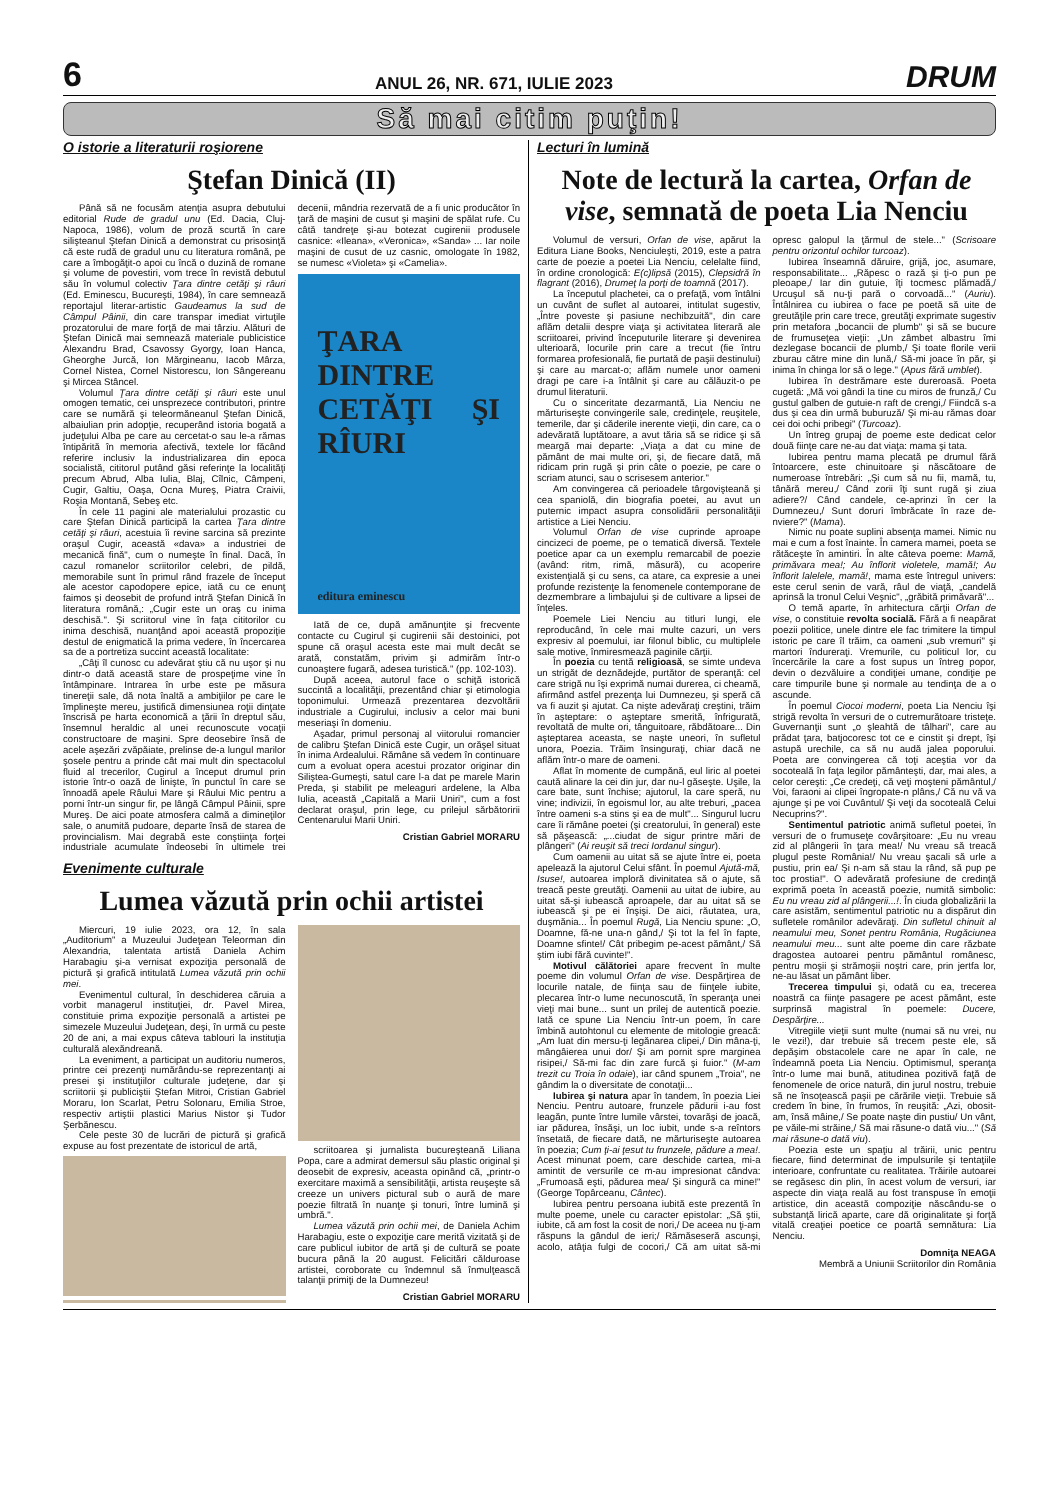6 ANUL 26, NR. 671, IULIE 2023 DRUM
Să mai citim puţin!
O istorie a literaturii roşiorene
Ştefan Dinică (II)
Până să ne focusăm atenţia asupra debutului editorial Rude de gradul unu (Ed. Dacia, Cluj-Napoca, 1986), volum de proză scurtă în care silişteanul Ştefan Dinică a demonstrat cu prisosinţă că este rudă de gradul unu cu literatura română, pe care a îmbogăţit-o apoi cu încă o duzină de romane şi volume de povestiri, vom trece în revistă debutul său în volumul colectiv Ţara dintre cetăţi şi râuri (Ed. Eminescu, Bucureşti, 1984), în care semnează reportajul literar-artistic Gaudeamus la sud de Câmpul Pâinii, din care transpar imediat virtuţile prozatorului de mare forţă de mai târziu. Alături de Ştefan Dinică mai semnează materiale publicistice Alexandru Brad, Csavossy Gyorgy, Ioan Hanca, Gheorghe Jurcă, Ion Mărgineanu, Iacob Mârza, Cornel Nistea, Cornel Nistorescu, Ion Sângereanu şi Mircea Stâncel.
Volumul Ţara dintre cetăţi şi râuri este unul omogen tematic, cei unsprezece contributori, printre care se numără şi teleormăneanul Ştefan Dinică, albaiulian prin adopţie, recuperând istoria bogată a judeţului Alba pe care au cercetat-o sau le-a rămas întipărită în memoria afectivă, textele lor făcând referire inclusiv la industrializarea din epoca socialistă, cititorul putând găsi referinţe la localităţi precum Abrud, Alba Iulia, Blaj, Cîlnic, Câmpeni, Cugir, Galtiu, Oaşa, Ocna Mureş, Piatra Craivii, Roşia Montană, Sebeş etc.
În cele 11 pagini ale materialului prozastic cu care Ştefan Dinică participă la cartea Ţara dintre cetăţi şi râuri, acestuia îi revine sarcina să prezinte oraşul Cugir, această «dava» a industriei de mecanică fină", cum o numeşte în final. Dacă, în cazul romanelor scriitorilor celebri, de pildă, memorabile sunt în primul rând frazele de început ale acestor capodopere epice, iată cu ce enunţ faimos şi deosebit de profund intră Ştefan Dinică în literatura română,: „Cugir este un oraş cu inima deschisă.". Şi scriitorul vine în faţa cititorilor cu inima deschisă, nuanţând apoi această propoziţie destul de enigmatică la prima vedere, în încercarea sa de a portretiza succint această localitate:
„Câţi îl cunosc cu adevărat ştiu că nu uşor şi nu dintr-o dată această stare de prospeţime vine în întâmpinare. Intrarea în urbe este pe măsura tinereţii sale, dă nota înaltă a ambiţiilor pe care le împlineşte mereu, justifică dimensiunea roţii dinţate înscrisă pe harta economică a ţării în dreptul său, însemnul heraldic al unei recunoscute vocaţii constructoare de maşini. Spre deosebire însă de acele aşezări zvăpăiate, prelinse de-a lungul marilor şosele pentru a prinde cât mai mult din spectacolul fluid al trecerilor, Cugirul a început drumul prin istorie într-o oază de linişte, în punctul în care se înnoadă apele Râului Mare şi Râului Mic pentru a porni într-un singur fir, pe lângă Câmpul Pâinii, spre Mureş. De aici poate atmosfera calmă a dimineţilor sale, o anumită pudoare, departe însă de starea de provincialism. Mai degrabă este conştiinţa forţei industriale acumulate îndeosebi în ultimele trei decenii, mândria rezervată de a fi unic producător în ţară de maşini de cusut şi maşini de spălat rufe. Cu câtă tandreţe şi-au botezat cugirenii produsele casnice: «Ileana», «Veronica», «Sanda» ... Iar noile maşini de cusut de uz casnic, omologate în 1982, se numesc «Violeta» şi «Camelia».
ŢARA DINTRE CETĂŢI ŞI RÎURI
editura eminescu
Iată de ce, după amănunţite şi frecvente contacte cu Cugirul şi cugirenii săi destoinici, pot spune că oraşul acesta este mai mult decât se arată, constatăm, privim şi admirăm într-o cunoaştere fugară, adesea turistică." (pp. 102-103).
După aceea, autorul face o schiţă istorică succintă a localităţii, prezentând chiar şi etimologia toponimului. Urmează prezentarea dezvoltării industriale a Cugirului, inclusiv a celor mai buni meseriaşi în domeniu.
Aşadar, primul personaj al viitorului romancier de calibru Ştefan Dinică este Cugir, un orăşel situat în inima Ardealului. Rămâne să vedem în continuare cum a evoluat opera acestui prozator originar din Siliştea-Gumeşti, satul care l-a dat pe marele Marin Preda, şi stabilit pe meleaguri ardelene, la Alba Iulia, această „Capitală a Marii Uniri", cum a fost declarat oraşul, prin lege, cu prilejul sărbătoririi Centenarului Marii Uniri.
Cristian Gabriel MORARU
Evenimente culturale
Lumea văzută prin ochii artistei
Miercuri, 19 iulie 2023, ora 12, în sala „Auditorium" a Muzeului Judeţean Teleorman din Alexandria, talentata artistă Daniela Achim Harabagiu şi-a vernisat expoziţia personală de pictură şi grafică intitulată Lumea văzută prin ochii mei.
Evenimentul cultural, în deschiderea căruia a vorbit managerul instituţiei, dr. Pavel Mirea, constituie prima expoziţie personală a artistei pe simezele Muzeului Judeţean, deşi, în urmă cu peste 20 de ani, a mai expus câteva tablouri la instituţia culturală alexăndreană.
La eveniment, a participat un auditoriu numeros, printre cei prezenţi numărându-se reprezentanţi ai presei şi instituţiilor culturale judeţene, dar şi scriitorii şi publiciştii Ştefan Mitroi, Cristian Gabriel Moraru, Ion Scarlat, Petru Solonaru, Emilia Stroe, respectiv artiştii plastici Marius Nistor şi Tudor Şerbănescu.
Cele peste 30 de lucrări de pictură şi grafică expuse au fost prezentate de istoricul de artă,
scriitoarea şi jurnalista bucureşteană Liliana Popa, care a admirat demersul său plastic original şi deosebit de expresiv, aceasta opinând că, „printr-o exercitare maximă a sensibilităţii, artista reuşeşte să creeze un univers pictural sub o aură de mare poezie filtrată în nuanţe şi tonuri, între lumină şi umbră.".
Lumea văzută prin ochii mei, de Daniela Achim Harabagiu, este o expoziţie care merită vizitată şi de care publicul iubitor de artă şi de cultură se poate bucura până la 20 august. Felicitări călduroase artistei, coroborate cu îndemnul să înmulţească talanţii primiţi de la Dumnezeu!
Cristian Gabriel MORARU
Lecturi în lumină
Note de lectură la cartea, Orfan de vise, semnată de poeta Lia Nenciu
Volumul de versuri, Orfan de vise, apărut la Editura Liane Books, Nenciuleşti, 2019, este a patra carte de poezie a poetei Lia Nenciu, celelalte fiind, în ordine cronologică: E(c)lipsă (2015), Clepsidră în flagrant (2016), Drumeţ la porţi de toamnă (2017).
La începutul plachetei, ca o prefaţă, vom întâlni un cuvânt de suflet al autoarei, intitulat sugestiv, „Între poveste şi pasiune nechibzuită", din care aflăm detalii despre viaţa şi activitatea literară ale scriitoarei, privind începuturile literare şi devenirea ulterioară, locurile prin care a trecut (fie întru formarea profesională, fie purtată de paşii destinului) şi care au marcat-o; aflăm numele unor oameni dragi pe care i-a întâlnit şi care au călăuzit-o pe drumul literaturii.
Cu o sinceritate dezarmantă, Lia Nenciu ne mărturiseşte convingerile sale, credinţele, reuşitele, temerile, dar şi căderile inerente vieţii, din care, ca o adevărată luptătoare, a avut tăria să se ridice şi să meargă mai departe: „Viaţa a dat cu mine de pământ de mai multe ori, şi, de fiecare dată, mă ridicam prin rugă şi prin câte o poezie, pe care o scriam atunci, sau o scrisesem anterior."
Am convingerea că perioadele târgovişteană şi cea spaniolă, din biografia poetei, au avut un puternic impact asupra consolidării personalităţii artistice a Liei Nenciu.
Volumul Orfan de vise cuprinde aproape cincizeci de poeme, pe o tematică diversă. Textele poetice apar ca un exemplu remarcabil de poezie (având: ritm, rimă, măsură), cu acoperire existenţială şi cu sens, ca atare, ca expresie a unei profunde rezistenţe la fenomenele contemporane de dezmembrare a limbajului şi de cultivare a lipsei de înţeles.
Poemele Liei Nenciu au titluri lungi, ele reproducând, în cele mai multe cazuri, un vers expresiv al poemului, iar filonul biblic, cu multiplele sale motive, înmiresmează paginile cărţii.
În poezia cu tentă religioasă, se simte undeva un strigăt de deznădejde, purtător de speranţă: cel care strigă nu îşi exprimă numai durerea, ci cheamă, afirmând astfel prezenţa lui Dumnezeu, şi speră că va fi auzit şi ajutat. Ca nişte adevăraţi creştini, trăim în aşteptare: o aşteptare smerită, înfrigurată, revoltată de multe ori, tânguitoare, răbdătoare... Din aşteptarea aceasta, se naşte uneori, în sufletul unora, Poezia. Trăim însinguraţi, chiar dacă ne aflăm într-o mare de oameni.
Aflat în momente de cumpănă, eul liric al poetei caută alinare la cei din jur, dar nu-l găseşte. Uşile, la care bate, sunt închise; ajutorul, la care speră, nu vine; indivizii, în egoismul lor, au alte treburi, „pacea între oameni s-a stins şi ea de mult"... Singurul lucru care îi rămâne poetei (şi creatorului, în general) este să păşească: „...ciudat de sigur printre mări de plângeri" (Ai reuşit să treci Iordanul singur).
Cum oamenii au uitat să se ajute între ei, poeta apelează la ajutorul Celui sfânt. În poemul Ajută-mă, Isuse!, autoarea imploră divinitatea să o ajute, să treacă peste greutăţi. Oamenii au uitat de iubire, au uitat să-şi iubească aproapele, dar au uitat să se iubească şi pe ei înşişi. De aici, răutatea, ura, duşmănia... În poemul Rugă, Lia Nenciu spune: „O, Doamne, fă-ne una-n gând,/ Şi tot la fel în fapte, Doamne sfinte!/ Cât pribegim pe-acest pământ,/ Să ştim iubi fără cuvinte!".
Motivul călătoriei apare frecvent în multe poeme din volumul Orfan de vise. Despărţirea de locurile natale, de fiinţa sau de fiinţele iubite, plecarea într-o lume necunoscută, în speranţa unei vieţi mai bune... sunt un prilej de autentică poezie. Iată ce spune Lia Nenciu într-un poem, în care îmbină autohtonul cu elemente de mitologie greacă: „Am luat din mersu-ţi legănarea clipei,/ Din mâna-ţi, mângâierea unui dor/ Şi am pornit spre marginea risipei,/ Să-mi fac din zare furcă şi fuior." (M-am trezit cu Troia în odaie), iar când spunem „Troia", ne gândim la o diversitate de conotaţii...
Iubirea şi natura apar în tandem, în poezia Liei Nenciu. Pentru autoare, frunzele pădurii i-au fost leagăn, punte între lumile vârstei, tovarăşi de joacă, iar pădurea, însăşi, un loc iubit, unde s-a reîntors însetată, de fiecare dată, ne mărturiseşte autoarea în poezia; Cum ţi-ai ţesut tu frunzele, pădure a mea!. Acest minunat poem, care deschide cartea, mi-a amintit de versurile ce m-au impresionat cândva: „Frumoasă eşti, pădurea mea/ Şi singură ca mine!" (George Topârceanu, Cântec).
Iubirea pentru persoana iubită este prezentă în multe poeme, unele cu caracter epistolar: „Să ştii, iubite, că am fost la cosit de nori,/ De aceea nu ţi-am răspuns la gândul de ieri;/ Rămăseseră ascunşi, acolo, atâţia fulgi de cocori,/ Că am uitat să-mi opresc galopul la ţărmul de stele..." (Scrisoare pentru orizontul ochilor turcoaz).
Iubirea înseamnă dăruire, grijă, joc, asumare, responsabilitate... „Răpesc o rază şi ţi-o pun pe pleoape,/ Iar din gutuie, îţi tocmesc plămadă,/ Urcuşul să nu-ţi pară o corvoadă..." (Auriu). Întâlnirea cu iubirea o face pe poetă să uite de greutăţile prin care trece, greutăţi exprimate sugestiv prin metafora „bocancii de plumb" şi să se bucure de frumuseţea vieţii: „Un zâmbet albastru îmi dezlegase bocancii de plumb,/ Şi toate florile verii zburau către mine din lună,/ Să-mi joace în păr, şi inima în chinga lor să o lege." (Apus fără umblet).
Iubirea în destrămare este dureroasă. Poeta cugetă: „Mă voi gândi la tine cu miros de frunză,/ Cu gustul galben de gutuie-n raft de crengi,/ Fiindcă s-a dus şi cea din urmă buburuză/ Şi mi-au rămas doar cei doi ochi pribegi" (Turcoaz).
Un întreg grupaj de poeme este dedicat celor două fiinţe care ne-au dat viaţa: mama şi tata.
Iubirea pentru mama plecată pe drumul fără întoarcere, este chinuitoare şi născătoare de numeroase întrebări: „Şi cum să nu fii, mamă, tu, tânără mereu,/ Când zorii îţi sunt rugă şi ziua adiere?/ Când candele, ce-aprinzi în cer la Dumnezeu,/ Sunt doruri îmbrăcate în raze de-nviere?" (Mama).
Nimic nu poate suplini absenţa mamei. Nimic nu mai e cum a fost înainte. În camera mamei, poeta se rătăceşte în amintiri. În alte câteva poeme: Mamă, primăvara mea!; Au înflorit violetele, mamă!; Au înflorit lalelele, mamă!, mama este întregul univers: este cerul senin de vară, râul de viaţă, „candelă aprinsă la tronul Celui Veşnic", „grăbită primăvară"...
O temă aparte, în arhitectura cărţii Orfan de vise, o constituie revolta socială. Fără a fi neapărat poezii politice, unele dintre ele fac trimitere la timpul istoric pe care îl trăim, ca oameni „sub vremuri" şi martori îndureraţi. Vremurile, cu politicul lor, cu încercările la care a fost supus un întreg popor, devin o dezvăluire a condiţiei umane, condiţie pe care timpurile bune şi normale au tendinţa de a o ascunde.
În poemul Ciocoi moderni, poeta Lia Nenciu îşi strigă revolta în versuri de o cutremurătoare tristeţe. Guvernanţii sunt „o şleahtă de tâlhari", care au prădat ţara, batjocoresc tot ce e cinstit şi drept, îşi astupă urechile, ca să nu audă jalea poporului. Poeta are convingerea că toţi aceştia vor da socoteală în faţa legilor pământeşti, dar, mai ales, a celor cereşti: „Ce credeţi, că veţi moşteni pământul,/ Voi, faraoni ai clipei îngropate-n plâns,/ Că nu vă va ajunge şi pe voi Cuvântul/ Şi veţi da socoteală Celui Necuprins?".
Sentimentul patriotic animă sufletul poetei, în versuri de o frumuseţe covârşitoare: „Eu nu vreau zid al plângerii în ţara mea!/ Nu vreau să treacă plugul peste România!/ Nu vreau şacali să urle a pustiu, prin ea/ Şi n-am să stau la rând, să pup pe toc prostia!". O adevărată profesiune de credinţă exprimă poeta în această poezie, numită simbolic: Eu nu vreau zid al plângerii...!. În ciuda globalizării la care asistăm, sentimentul patriotic nu a dispărut din sufletele românilor adevăraţi. Din sufletul chinuit al neamului meu, Sonet pentru România, Rugăciunea neamului meu... sunt alte poeme din care răzbate dragostea autoarei pentru pământul românesc, pentru moşii şi strămoşii noştri care, prin jertfa lor, ne-au lăsat un pământ liber.
Trecerea timpului şi, odată cu ea, trecerea noastră ca fiinţe pasagere pe acest pământ, este surprinsă magistral în poemele: Ducere, Despărţire...
Vitregiile vieţii sunt multe (numai să nu vrei, nu le vezi!), dar trebuie să trecem peste ele, să depăşim obstacolele care ne apar în cale, ne îndeamnă poeta Lia Nenciu. Optimismul, speranţa într-o lume mai bună, atitudinea pozitivă faţă de fenomenele de orice natură, din jurul nostru, trebuie să ne însoţească paşii pe cărările vieţii. Trebuie să credem în bine, în frumos, în reuşită: „Azi, obosit-am, însă mâine,/ Se poate naşte din pustiu/ Un vânt, pe văile-mi străine,/ Să mai răsune-o dată viu..." (Să mai răsune-o dată viu).
Poezia este un spaţiu al trăirii, unic pentru fiecare, fiind determinat de impulsurile şi tentaţiile interioare, confruntate cu realitatea. Trăirile autoarei se regăsesc din plin, în acest volum de versuri, iar aspecte din viaţa reală au fost transpuse în emoţii artistice, din această compoziţie născându-se o substanţă lirică aparte, care dă originalitate şi forţă vitală creaţiei poetice ce poartă semnătura: Lia Nenciu.
Domniţa NEAGA
Membră a Uniunii Scriitorilor din România